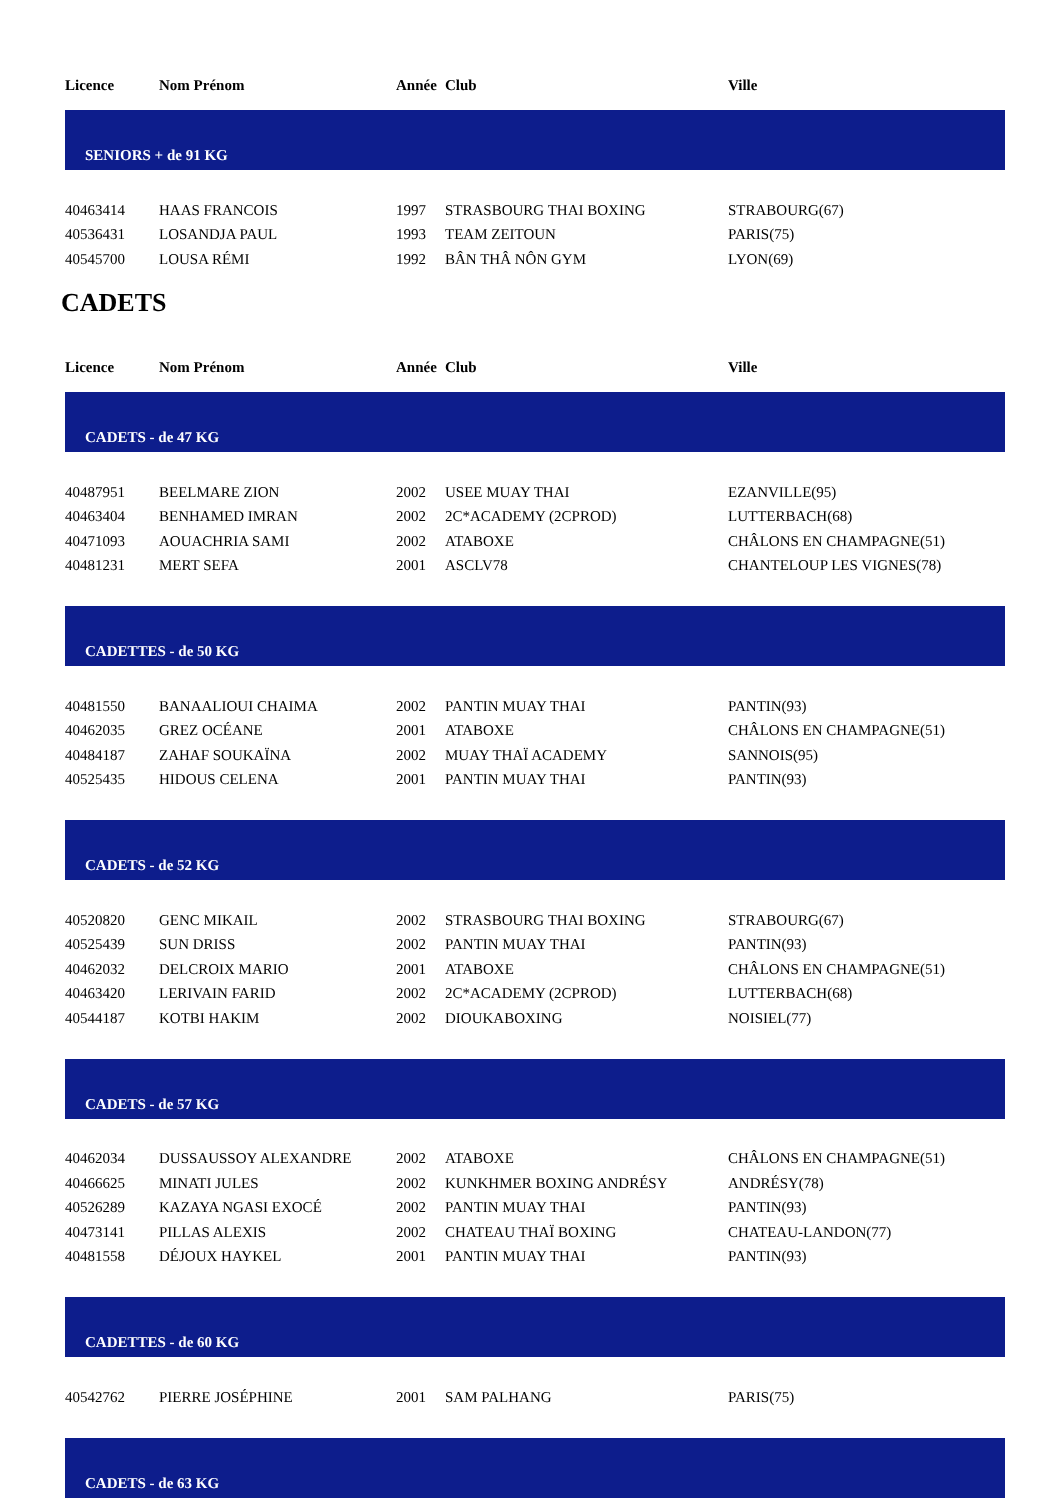| Licence | Nom Prénom | Année | Club | Ville |
| --- | --- | --- | --- | --- |
| SENIORS + de 91 KG | | | | |
| 40463414 | HAAS FRANCOIS | 1997 | STRASBOURG THAI BOXING | STRABOURG(67) |
| 40536431 | LOSANDJA PAUL | 1993 | TEAM ZEITOUN | PARIS(75) |
| 40545700 | LOUSA RÉMI | 1992 | BÂN THÂ NÔN GYM | LYON(69) |
CADETS
| Licence | Nom Prénom | Année | Club | Ville |
| --- | --- | --- | --- | --- |
| CADETS - de 47 KG | | | | |
| 40487951 | BEELMARE ZION | 2002 | USEE MUAY THAI | EZANVILLE(95) |
| 40463404 | BENHAMED IMRAN | 2002 | 2C*ACADEMY (2CPROD) | LUTTERBACH(68) |
| 40471093 | AOUACHRIA SAMI | 2002 | ATABOXE | CHÂLONS EN CHAMPAGNE(51) |
| 40481231 | MERT SEFA | 2001 | ASCLV78 | CHANTELOUP LES VIGNES(78) |
| CADETTES - de 50 KG | | | | |
| 40481550 | BANAALIOUI CHAIMA | 2002 | PANTIN MUAY THAI | PANTIN(93) |
| 40462035 | GREZ OCÉANE | 2001 | ATABOXE | CHÂLONS EN CHAMPAGNE(51) |
| 40484187 | ZAHAF SOUKAÏNA | 2002 | MUAY THAÏ ACADEMY | SANNOIS(95) |
| 40525435 | HIDOUS CELENA | 2001 | PANTIN MUAY THAI | PANTIN(93) |
| CADETS - de 52 KG | | | | |
| 40520820 | GENC MIKAIL | 2002 | STRASBOURG THAI BOXING | STRABOURG(67) |
| 40525439 | SUN DRISS | 2002 | PANTIN MUAY THAI | PANTIN(93) |
| 40462032 | DELCROIX MARIO | 2001 | ATABOXE | CHÂLONS EN CHAMPAGNE(51) |
| 40463420 | LERIVAIN FARID | 2002 | 2C*ACADEMY (2CPROD) | LUTTERBACH(68) |
| 40544187 | KOTBI HAKIM | 2002 | DIOUKABOXING | NOISIEL(77) |
| CADETS - de 57 KG | | | | |
| 40462034 | DUSSAUSSOY ALEXANDRE | 2002 | ATABOXE | CHÂLONS EN CHAMPAGNE(51) |
| 40466625 | MINATI JULES | 2002 | KUNKHMER BOXING ANDRÉSY | ANDRÉSY(78) |
| 40526289 | KAZAYA NGASI EXOCÉ | 2002 | PANTIN MUAY THAI | PANTIN(93) |
| 40473141 | PILLAS ALEXIS | 2002 | CHATEAU THAÏ BOXING | CHATEAU-LANDON(77) |
| 40481558 | DÉJOUX HAYKEL | 2001 | PANTIN MUAY THAI | PANTIN(93) |
| CADETTES - de 60 KG | | | | |
| 40542762 | PIERRE JOSÉPHINE | 2001 | SAM PALHANG | PARIS(75) |
| CADETS - de 63 KG | | | | |